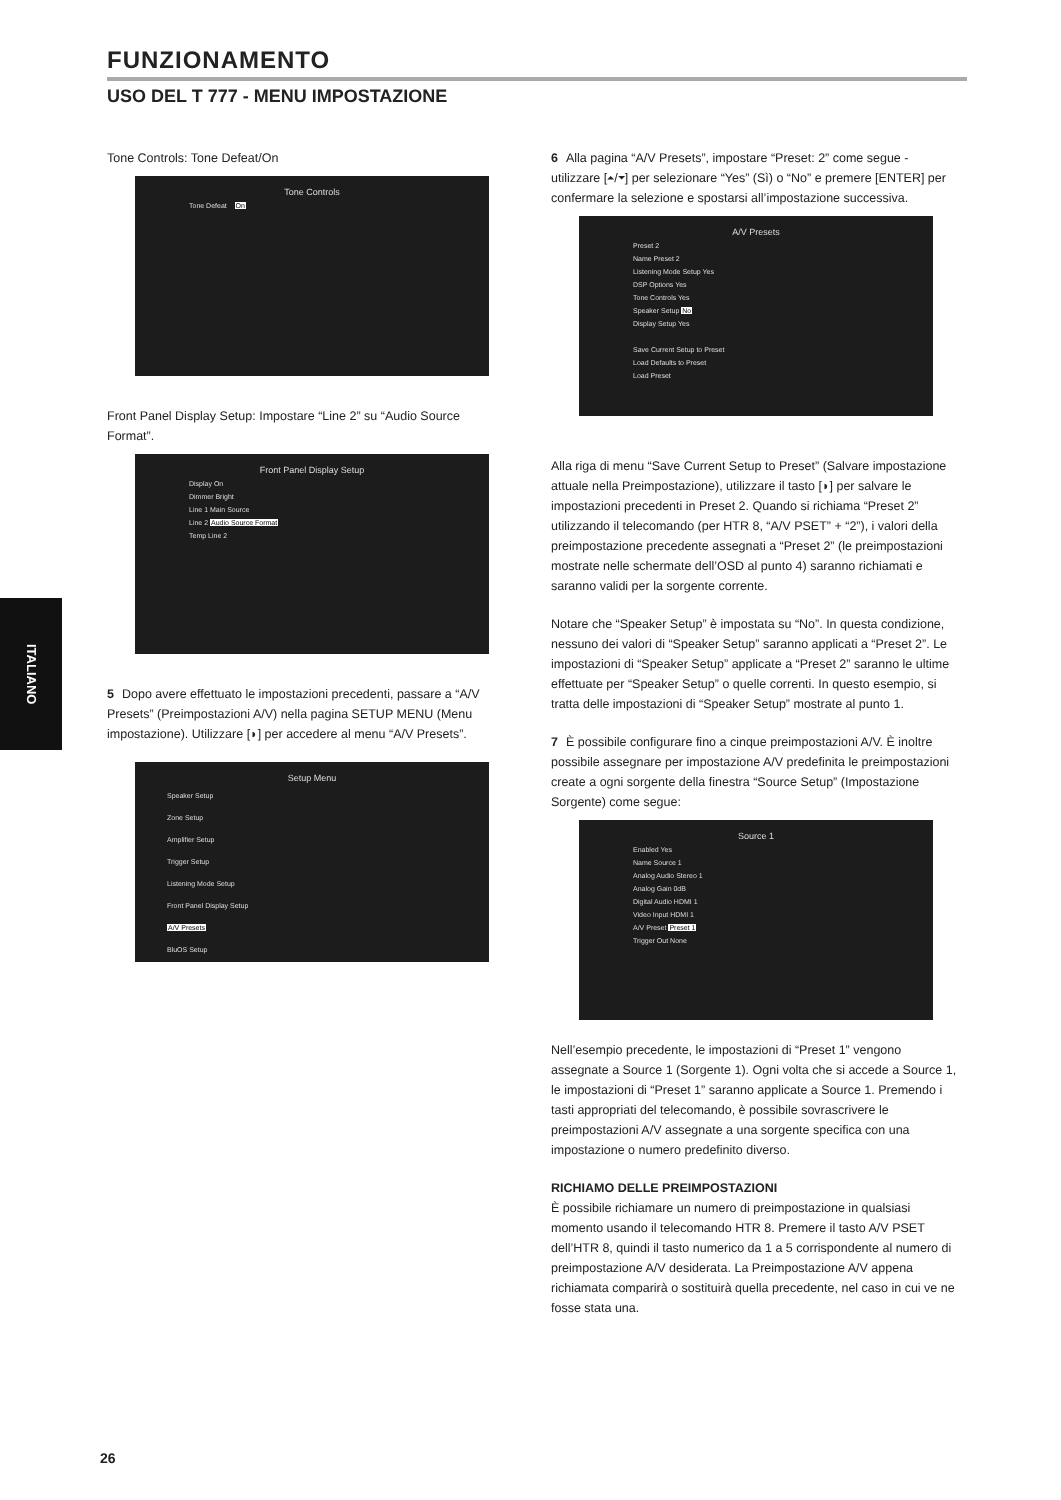FUNZIONAMENTO
USO DEL T 777 - MENU IMPOSTAZIONE
Tone Controls: Tone Defeat/On
Tone Controls
Tone Defeat On
Front Panel Display Setup: Impostare “Line 2” su “Audio Source Format”.
Front Panel Display Setup
Display On
Dimmer Bright
Line 1 Main Source
Line 2 Audio Source Format
Temp Line 2
5 Dopo avere effettuato le impostazioni precedenti, passare a “A/V Presets” (Preimpostazioni A/V) nella pagina SETUP MENU (Menu impostazione). Utilizzare [◗] per accedere al menu “A/V Presets”.
Setup Menu
Speaker Setup
Zone Setup
Amplifier Setup
Trigger Setup
Listening Mode Setup
Front Panel Display Setup
A/V Presets
BluOS Setup
6 Alla pagina “A/V Presets”, impostare “Preset: 2” come segue - utilizzare [⏶/⏷] per selezionare “Yes” (Sì) o “No” e premere [ENTER] per confermare la selezione e spostarsi all’impostazione successiva.
A/V Presets
Preset 2
Name Preset 2
Listening Mode Setup Yes
DSP Options Yes
Tone Controls Yes
Speaker Setup No
Display Setup Yes
Save Current Setup to Preset
Load Defaults to Preset
Load Preset
Alla riga di menu “Save Current Setup to Preset” (Salvare impostazione attuale nella Preimpostazione), utilizzare il tasto [◗] per salvare le impostazioni precedenti in Preset 2. Quando si richiama “Preset 2” utilizzando il telecomando (per HTR 8, “A/V PSET” + “2”), i valori della preimpostazione precedente assegnati a “Preset 2” (le preimpostazioni mostrate nelle schermate dell’OSD al punto 4) saranno richiamati e saranno validi per la sorgente corrente.
Notare che “Speaker Setup” è impostata su “No”. In questa condizione, nessuno dei valori di “Speaker Setup” saranno applicati a “Preset 2”. Le impostazioni di “Speaker Setup” applicate a “Preset 2” saranno le ultime effettuate per “Speaker Setup” o quelle correnti. In questo esempio, si tratta delle impostazioni di “Speaker Setup” mostrate al punto 1.
7 È possibile configurare fino a cinque preimpostazioni A/V. È inoltre possibile assegnare per impostazione A/V predefinita le preimpostazioni create a ogni sorgente della finestra “Source Setup” (Impostazione Sorgente) come segue:
Source 1
Enabled Yes
Name Source 1
Analog Audio Stereo 1
Analog Gain 0dB
Digital Audio HDMI 1
Video Input HDMI 1
A/V Preset Preset 1
Trigger Out None
Nell’esempio precedente, le impostazioni di “Preset 1” vengono assegnate a Source 1 (Sorgente 1). Ogni volta che si accede a Source 1, le impostazioni di “Preset 1” saranno applicate a Source 1. Premendo i tasti appropriati del telecomando, è possibile sovrascrivere le preimpostazioni A/V assegnate a una sorgente specifica con una impostazione o numero predefinito diverso.
RICHIAMO DELLE PREIMPOSTAZIONI
È possibile richiamare un numero di preimpostazione in qualsiasi momento usando il telecomando HTR 8. Premere il tasto A/V PSET dell’HTR 8, quindi il tasto numerico da 1 a 5 corrispondente al numero di preimpostazione A/V desiderata. La Preimpostazione A/V appena richiamata comparirà o sostituirà quella precedente, nel caso in cui ve ne fosse stata una.
ITALIANO
26